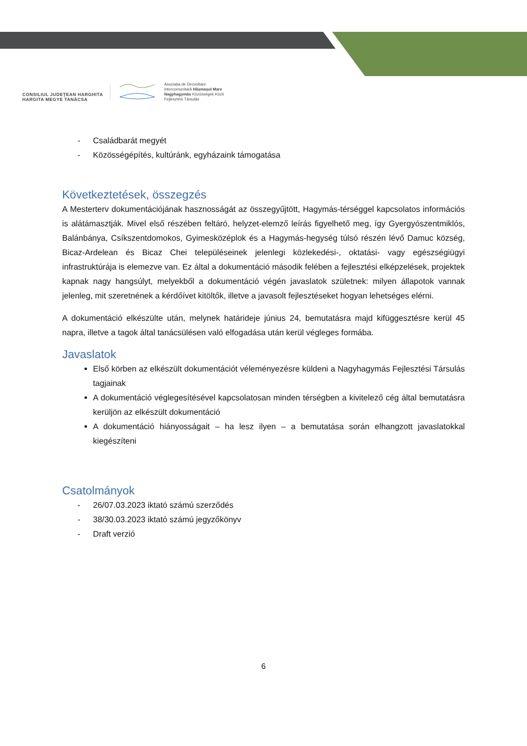CONSILIUL JUDEȚEAN HARGHITA
HARGITA MEGYE TANÁCSA
Asociația de Dezvoltare
Intercomunitară Hășmașul Mare
Nagyhagymás Közösségek Közti
Fejlesztési Társulás
- Családbarát megyét
- Közösségépítés, kultúránk, egyházaink támogatása
Következtetések, összegzés
A Mesterterv dokumentációjának hasznosságát az összegyűjtött, Hagymás-térséggel kapcsolatos információs is alátámasztják. Mivel első részében feltáró, helyzet-elemző leírás figyelhető meg, így Gyergyószentmiklós, Balánbánya, Csíkszentdomokos, Gyimesközéplok és a Hagymás-hegység túlsó részén lévő Damuc község, Bicaz-Ardelean és Bicaz Chei településeinek jelenlegi közlekedési-, oktatási- vagy egészségiügyi infrastruktúrája is elemezve van. Ez által a dokumentáció második felében a fejlesztési elképzelések, projektek kapnak nagy hangsúlyt, melyekből a dokumentáció végén javaslatok születnek: milyen állapotok vannak jelenleg, mit szeretnének a kérdőívet kitöltők, illetve a javasolt fejlesztéseket hogyan lehetséges elérni.
A dokumentáció elkészülte után, melynek határideje június 24, bemutatásra majd kifüggesztésre kerül 45 napra, illetve a tagok által tanácsülésen való elfogadása után kerül végleges formába.
Javaslatok
Első körben az elkészült dokumentációt véleményezésre küldeni a Nagyhagymás Fejlesztési Társulás tagjainak
A dokumentáció véglegesítésével kapcsolatosan minden térségben a kivitelező cég által bemutatásra kerüljön az elkészült dokumentáció
A dokumentáció hiányosságait – ha lesz ilyen – a bemutatása során elhangzott javaslatokkal kiegészíteni
Csatolmányok
- 26/07.03.2023 iktató számú szerződés
- 38/30.03.2023 iktató számú jegyzőkönyv
- Draft verzió
6